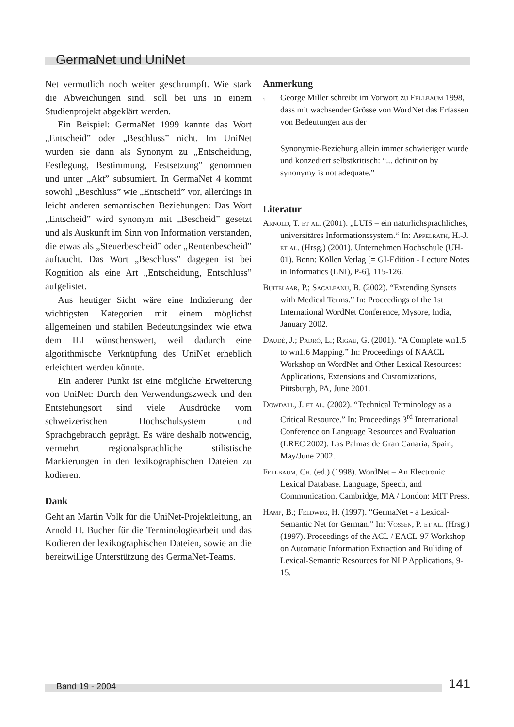GermaNet und UniNet
Net vermutlich noch weiter geschrumpft. Wie stark die Abweichungen sind, soll bei uns in einem Studienprojekt abgeklärt werden.
Ein Beispiel: GermaNet 1999 kannte das Wort „Entscheid” oder „Beschluss” nicht. Im UniNet wurden sie dann als Synonym zu „Entscheidung, Festlegung, Bestimmung, Festsetzung” genommen und unter „Akt” subsumiert. In GermaNet 4 kommt sowohl „Beschluss” wie „Entscheid” vor, allerdings in leicht anderen semantischen Beziehungen: Das Wort „Entscheid” wird synonym mit „Bescheid” gesetzt und als Auskunft im Sinn von Information verstanden, die etwas als „Steuerbescheid” oder „Rentenbescheid” auftaucht. Das Wort „Beschluss” dagegen ist bei Kognition als eine Art „Entscheidung, Entschluss” aufgelistet.
Aus heutiger Sicht wäre eine Indizierung der wichtigsten Kategorien mit einem möglichst allgemeinen und stabilen Bedeutungsindex wie etwa dem ILI wünschenswert, weil dadurch eine algorithmische Verknüpfung des UniNet erheblich erleichtert werden könnte.
Ein anderer Punkt ist eine mögliche Erweiterung von UniNet: Durch den Verwendungszweck und den Entstehungsort sind viele Ausdrücke vom schweizerischen Hochschulsystem und Sprachgebrauch geprägt. Es wäre deshalb notwendig, vermehrt regionalsprachliche stilistische Markierungen in den lexikographischen Dateien zu kodieren.
Dank
Geht an Martin Volk für die UniNet-Projektleitung, an Arnold H. Bucher für die Terminologiearbeit und das Kodieren der lexikographischen Dateien, sowie an die bereitwillige Unterstützung des GermaNet-Teams.
Anmerkung
<sup>1</sup> George Miller schreibt im Vorwort zu Fellbaum 1998, dass mit wachsender Grösse von WordNet das Erfassen von Bedeutungen aus der
Synonymie-Beziehung allein immer schwieriger wurde und konzediert selbstkritisch: “... definition by synonymy is not adequate.”
Literatur
Arnold, T. et al. (2001). „LUIS – ein natürlichsprachliches, universitäres Informationssystem.“ In: Appelrath, H.-J. et al. (Hrsg.) (2001). Unternehmen Hochschule (UH-01). Bonn: Köllen Verlag [= GI-Edition - Lecture Notes in Informatics (LNI), P-6], 115-126.
Buitelaar, P.; Sacaleanu, B. (2002). “Extending Synsets with Medical Terms.” In: Proceedings of the 1st International WordNet Conference, Mysore, India, January 2002.
Daudé, J.; Padró, L.; Rigau, G. (2001). “A Complete wn1.5 to wn1.6 Mapping.” In: Proceedings of NAACL Workshop on WordNet and Other Lexical Resources: Applications, Extensions and Customizations, Pittsburgh, PA, June 2001.
Dowdall, J. et al. (2002). “Technical Terminology as a Critical Resource.” In: Proceedings 3<sup>rd</sup> International Conference on Language Resources and Evaluation (LREC 2002). Las Palmas de Gran Canaria, Spain, May/June 2002.
Fellbaum, Ch. (ed.) (1998). WordNet – An Electronic Lexical Database. Language, Speech, and Communication. Cambridge, MA / London: MIT Press.
Hamp, B.; Feldweg, H. (1997). “GermaNet - a Lexical-Semantic Net for German.” In: Vossen, P. et al. (Hrsg.) (1997). Proceedings of the ACL / EACL-97 Workshop on Automatic Information Extraction and Buliding of Lexical-Semantic Resources for NLP Applications, 9-15.
Band 19 - 2004 141